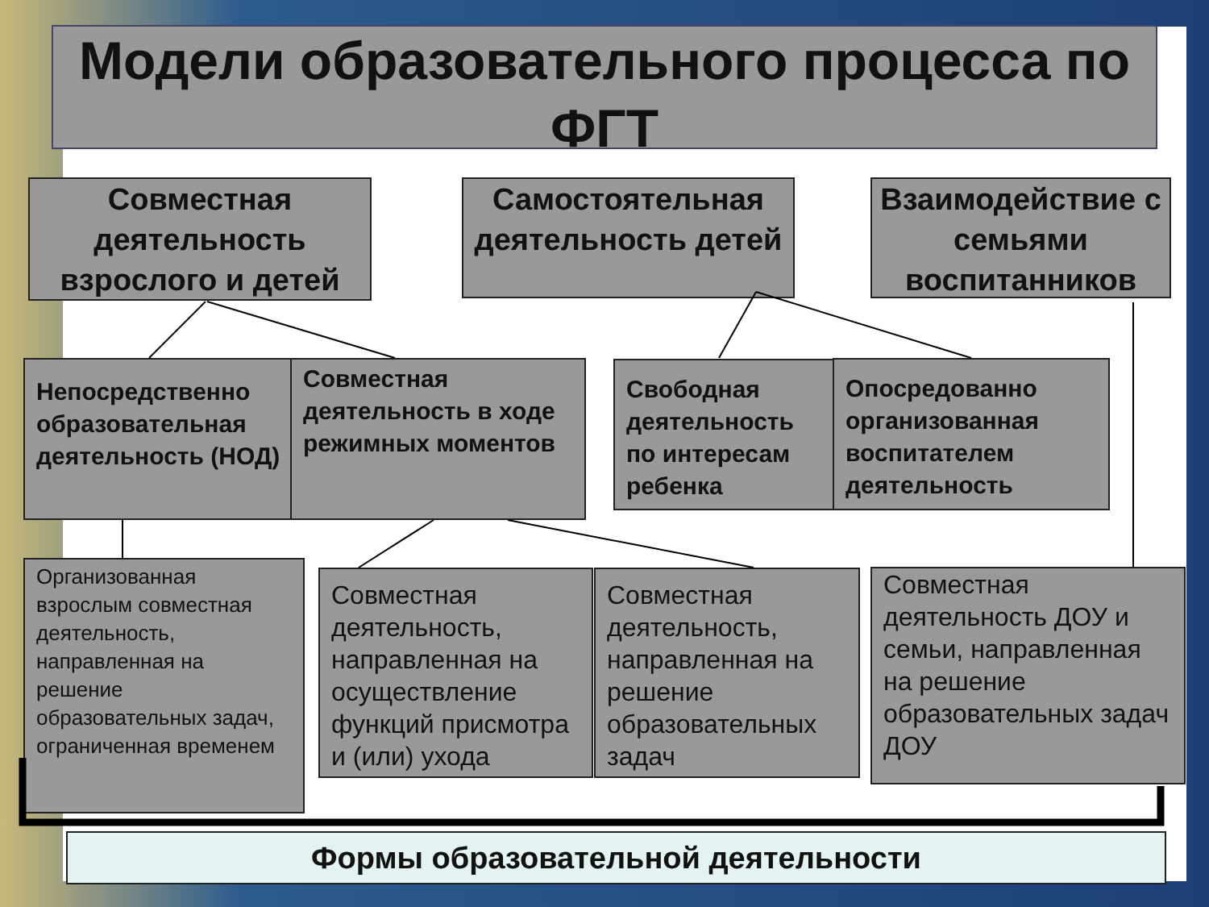Модели образовательного процесса по ФГТ
Совместная деятельность взрослого и детей
Самостоятельная деятельность детей
Взаимодействие с семьями воспитанников
Непосредственно образовательная деятельность (НОД)
Совместная деятельность в ходе режимных моментов
Свободная деятельность по интересам ребенка
Опосредованно организованная воспитателем деятельность
Организованная взрослым совместная деятельность, направленная на решение образовательных задач, ограниченная временем
Совместная деятельность, направленная на осуществление функций присмотра и (или) ухода
Совместная деятельность, направленная на решение образовательных задач
Совместная деятельность ДОУ и семьи, направленная на решение образовательных задач ДОУ
Формы образовательной деятельности